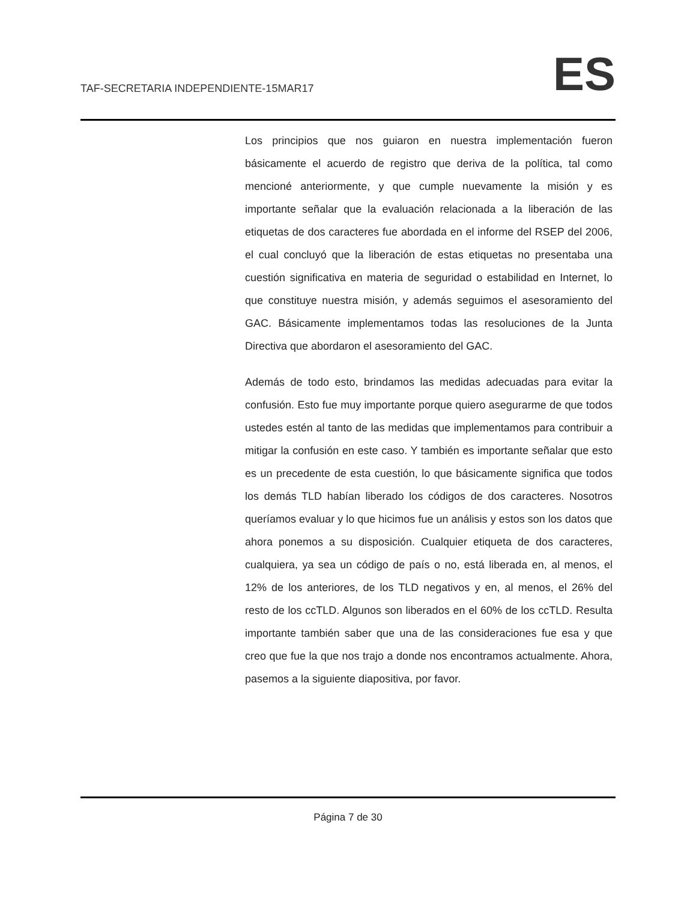TAF-SECRETARIA INDEPENDIENTE-15MAR17
ES
Los principios que nos guiaron en nuestra implementación fueron básicamente el acuerdo de registro que deriva de la política, tal como mencioné anteriormente, y que cumple nuevamente la misión y es importante señalar que la evaluación relacionada a la liberación de las etiquetas de dos caracteres fue abordada en el informe del RSEP del 2006, el cual concluyó que la liberación de estas etiquetas no presentaba una cuestión significativa en materia de seguridad o estabilidad en Internet, lo que constituye nuestra misión, y además seguimos el asesoramiento del GAC. Básicamente implementamos todas las resoluciones de la Junta Directiva que abordaron el asesoramiento del GAC.
Además de todo esto, brindamos las medidas adecuadas para evitar la confusión. Esto fue muy importante porque quiero asegurarme de que todos ustedes estén al tanto de las medidas que implementamos para contribuir a mitigar la confusión en este caso. Y también es importante señalar que esto es un precedente de esta cuestión, lo que básicamente significa que todos los demás TLD habían liberado los códigos de dos caracteres. Nosotros queríamos evaluar y lo que hicimos fue un análisis y estos son los datos que ahora ponemos a su disposición. Cualquier etiqueta de dos caracteres, cualquiera, ya sea un código de país o no, está liberada en, al menos, el 12% de los anteriores, de los TLD negativos y en, al menos, el 26% del resto de los ccTLD. Algunos son liberados en el 60% de los ccTLD. Resulta importante también saber que una de las consideraciones fue esa y que creo que fue la que nos trajo a donde nos encontramos actualmente. Ahora, pasemos a la siguiente diapositiva, por favor.
Página 7 de 30